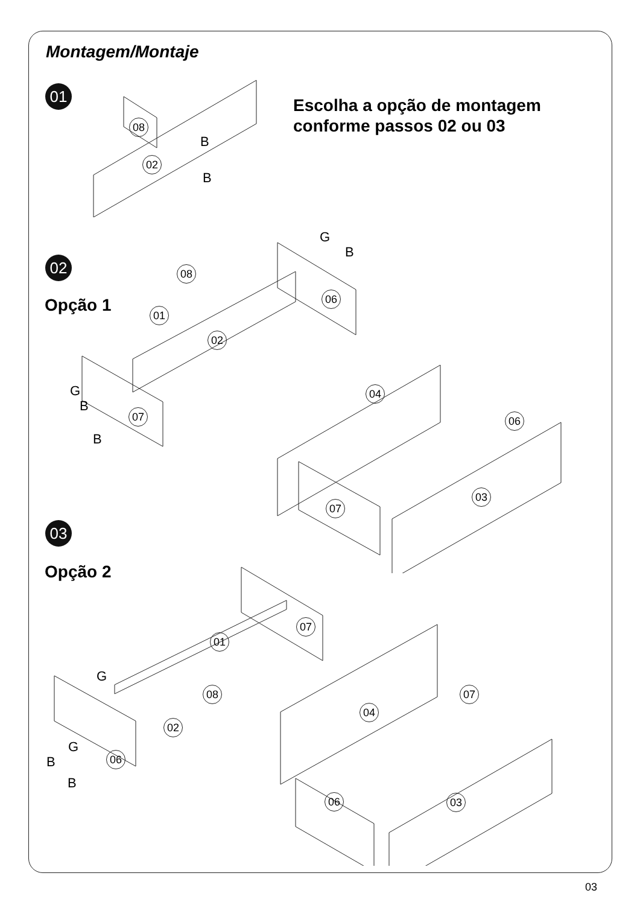Montagem/Montaje
01
Escolha a opção de montagem
conforme passos 02 ou 03
08
02
B
B
02
Opção 1
08
01
02
06
07
04
06
07
03
G
B
G
B
B
03
Opção 2
01
07
08
02
06
04
07
06 03
G
G
B
B
03